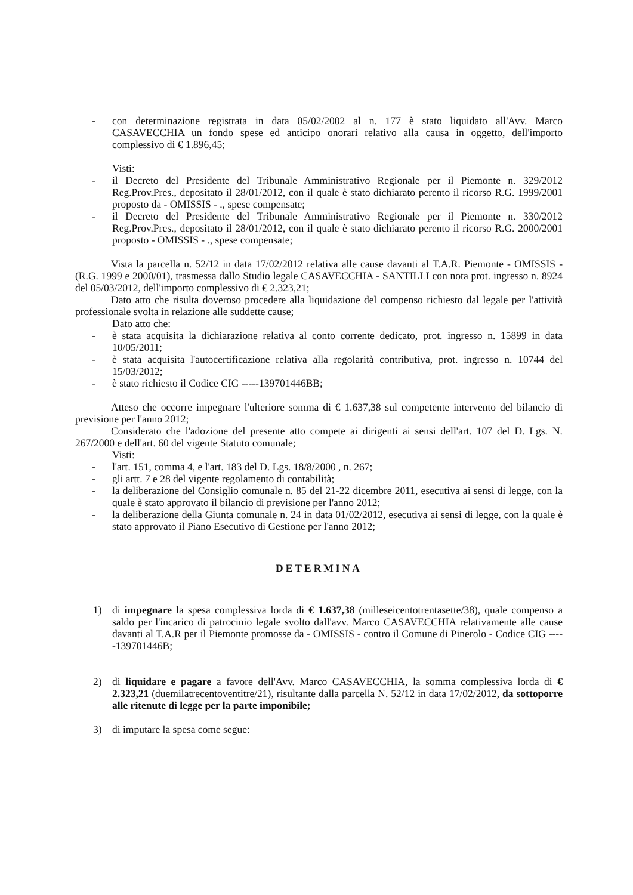- con determinazione registrata in data 05/02/2002 al n. 177 è stato liquidato all'Avv. Marco CASAVECCHIA un fondo spese ed anticipo onorari relativo alla causa in oggetto, dell'importo complessivo di € 1.896,45;
Visti:
- il Decreto del Presidente del Tribunale Amministrativo Regionale per il Piemonte n. 329/2012 Reg.Prov.Pres., depositato il 28/01/2012, con il quale è stato dichiarato perento il ricorso R.G. 1999/2001 proposto da - OMISSIS - ., spese compensate;
- il Decreto del Presidente del Tribunale Amministrativo Regionale per il Piemonte n. 330/2012 Reg.Prov.Pres., depositato il 28/01/2012, con il quale è stato dichiarato perento il ricorso R.G. 2000/2001 proposto - OMISSIS - ., spese compensate;
Vista la parcella n. 52/12 in data 17/02/2012 relativa alle cause davanti al T.A.R. Piemonte - OMISSIS - (R.G. 1999 e 2000/01), trasmessa dallo Studio legale CASAVECCHIA - SANTILLI con nota prot. ingresso n. 8924 del 05/03/2012, dell'importo complessivo di € 2.323,21;
Dato atto che risulta doveroso procedere alla liquidazione del compenso richiesto dal legale per l'attività professionale svolta in relazione alle suddette cause;
Dato atto che:
- è stata acquisita la dichiarazione relativa al conto corrente dedicato, prot. ingresso n. 15899 in data 10/05/2011;
- è stata acquisita l'autocertificazione relativa alla regolarità contributiva, prot. ingresso n. 10744 del 15/03/2012;
- è stato richiesto il Codice CIG -----139701446BB;
Atteso che occorre impegnare l'ulteriore somma di € 1.637,38 sul competente intervento del bilancio di previsione per l'anno 2012;
Considerato che l'adozione del presente atto compete ai dirigenti ai sensi dell'art. 107 del D. Lgs. N. 267/2000 e dell'art. 60 del vigente Statuto comunale;
Visti:
- l'art. 151, comma 4, e l'art. 183 del D. Lgs. 18/8/2000 , n. 267;
- gli artt. 7 e 28 del vigente regolamento di contabilità;
- la deliberazione del Consiglio comunale n. 85 del 21-22 dicembre 2011, esecutiva ai sensi di legge, con la quale è stato approvato il bilancio di previsione per l'anno 2012;
- la deliberazione della Giunta comunale n. 24 in data 01/02/2012, esecutiva ai sensi di legge, con la quale è stato approvato il Piano Esecutivo di Gestione per l'anno 2012;
DETERMINA
1) di impegnare la spesa complessiva lorda di € 1.637,38 (milleseicentotrentasette/38), quale compenso a saldo per l'incarico di patrocinio legale svolto dall'avv. Marco CASAVECCHIA relativamente alle cause davanti al T.A.R per il Piemonte promosse da - OMISSIS - contro il Comune di Pinerolo - Codice CIG -----139701446B;
2) di liquidare e pagare a favore dell'Avv. Marco CASAVECCHIA, la somma complessiva lorda di € 2.323,21 (duemilatrecentoventitre/21), risultante dalla parcella N. 52/12 in data 17/02/2012, da sottoporre alle ritenute di legge per la parte imponibile;
3) di imputare la spesa come segue: